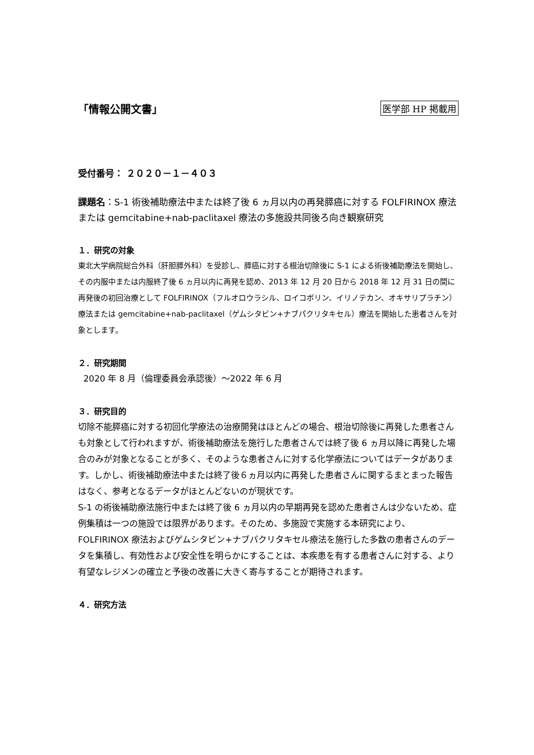「情報公開文書」 医学部 HP 掲載用
受付番号： ２０２０－１－４０３
課題名：S-1 術後補助療法中または終了後 6 ヵ月以内の再発膵癌に対する FOLFIRINOX 療法または gemcitabine+nab-paclitaxel 療法の多施設共同後ろ向き観察研究
１．研究の対象
東北大学病院総合外科（肝胆膵外科）を受診し、膵癌に対する根治切除後に S-1 による術後補助療法を開始し、その内服中または内服終了後 6 ヵ月以内に再発を認め、2013 年 12 月 20 日から 2018 年 12 月 31 日の間に再発後の初回治療として FOLFIRINOX（フルオロウラシル、ロイコボリン、イリノテカン、オキサリプラチン）療法または gemcitabine+nab-paclitaxel（ゲムシタビン+ナブパクリタキセル）療法を開始した患者さんを対象とします。
２．研究期間
2020 年 8 月（倫理委員会承認後）～2022 年 6 月
３．研究目的
切除不能膵癌に対する初回化学療法の治療開発はほとんどの場合、根治切除後に再発した患者さんも対象として行われますが、術後補助療法を施行した患者さんでは終了後 6 ヵ月以降に再発した場合のみが対象となることが多く、そのような患者さんに対する化学療法についてはデータがあります。しかし、術後補助療法中または終了後６ヵ月以内に再発した患者さんに関するまとまった報告はなく、参考となるデータがほとんどないのが現状です。
S-1 の術後補助療法施行中または終了後 6 ヵ月以内の早期再発を認めた患者さんは少ないため、症例集積は一つの施設では限界があります。そのため、多施設で実施する本研究により、FOLFIRINOX 療法およびゲムシタビン+ナブパクリタキセル療法を施行した多数の患者さんのデータを集積し、有効性および安全性を明らかにすることは、本疾患を有する患者さんに対する、より有望なレジメンの確立と予後の改善に大きく寄与することが期待されます。
４．研究方法